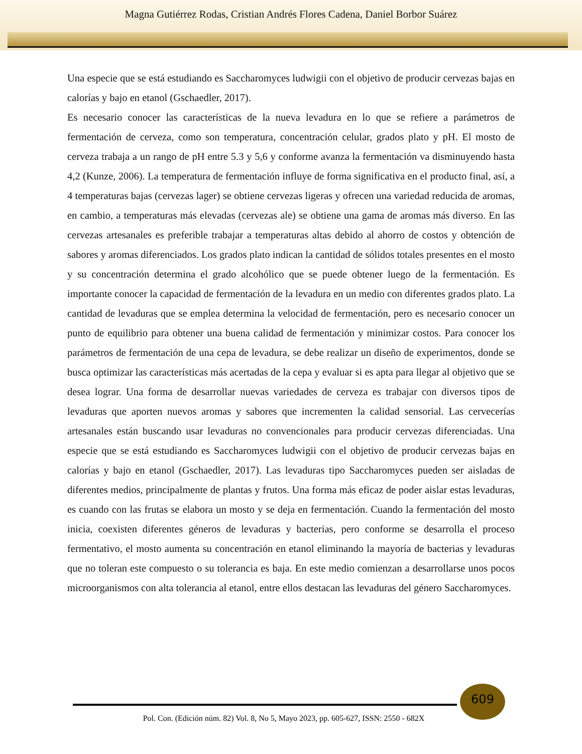Magna Gutiérrez Rodas, Cristian Andrés Flores Cadena, Daniel Borbor Suárez
Una especie que se está estudiando es Saccharomyces ludwigii con el objetivo de producir cervezas bajas en calorías y bajo en etanol (Gschaedler, 2017).
Es necesario conocer las características de la nueva levadura en lo que se refiere a parámetros de fermentación de cerveza, como son temperatura, concentración celular, grados plato y pH. El mosto de cerveza trabaja a un rango de pH entre 5.3 y 5,6 y conforme avanza la fermentación va disminuyendo hasta 4,2 (Kunze, 2006). La temperatura de fermentación influye de forma significativa en el producto final, así, a 4 temperaturas bajas (cervezas lager) se obtiene cervezas ligeras y ofrecen una variedad reducida de aromas, en cambio, a temperaturas más elevadas (cervezas ale) se obtiene una gama de aromas más diverso. En las cervezas artesanales es preferible trabajar a temperaturas altas debido al ahorro de costos y obtención de sabores y aromas diferenciados. Los grados plato indican la cantidad de sólidos totales presentes en el mosto y su concentración determina el grado alcohólico que se puede obtener luego de la fermentación. Es importante conocer la capacidad de fermentación de la levadura en un medio con diferentes grados plato. La cantidad de levaduras que se emplea determina la velocidad de fermentación, pero es necesario conocer un punto de equilibrio para obtener una buena calidad de fermentación y minimizar costos. Para conocer los parámetros de fermentación de una cepa de levadura, se debe realizar un diseño de experimentos, donde se busca optimizar las características más acertadas de la cepa y evaluar si es apta para llegar al objetivo que se desea lograr. Una forma de desarrollar nuevas variedades de cerveza es trabajar con diversos tipos de levaduras que aporten nuevos aromas y sabores que incrementen la calidad sensorial. Las cervecerías artesanales están buscando usar levaduras no convencionales para producir cervezas diferenciadas. Una especie que se está estudiando es Saccharomyces ludwigii con el objetivo de producir cervezas bajas en calorías y bajo en etanol (Gschaedler, 2017). Las levaduras tipo Saccharomyces pueden ser aisladas de diferentes medios, principalmente de plantas y frutos. Una forma más eficaz de poder aislar estas levaduras, es cuando con las frutas se elabora un mosto y se deja en fermentación. Cuando la fermentación del mosto inicia, coexisten diferentes géneros de levaduras y bacterias, pero conforme se desarrolla el proceso fermentativo, el mosto aumenta su concentración en etanol eliminando la mayoría de bacterias y levaduras que no toleran este compuesto o su tolerancia es baja. En este medio comienzan a desarrollarse unos pocos microorganismos con alta tolerancia al etanol, entre ellos destacan las levaduras del género Saccharomyces.
609
Pol. Con. (Edición núm. 82) Vol. 8, No 5, Mayo 2023, pp. 605-627, ISSN: 2550 - 682X